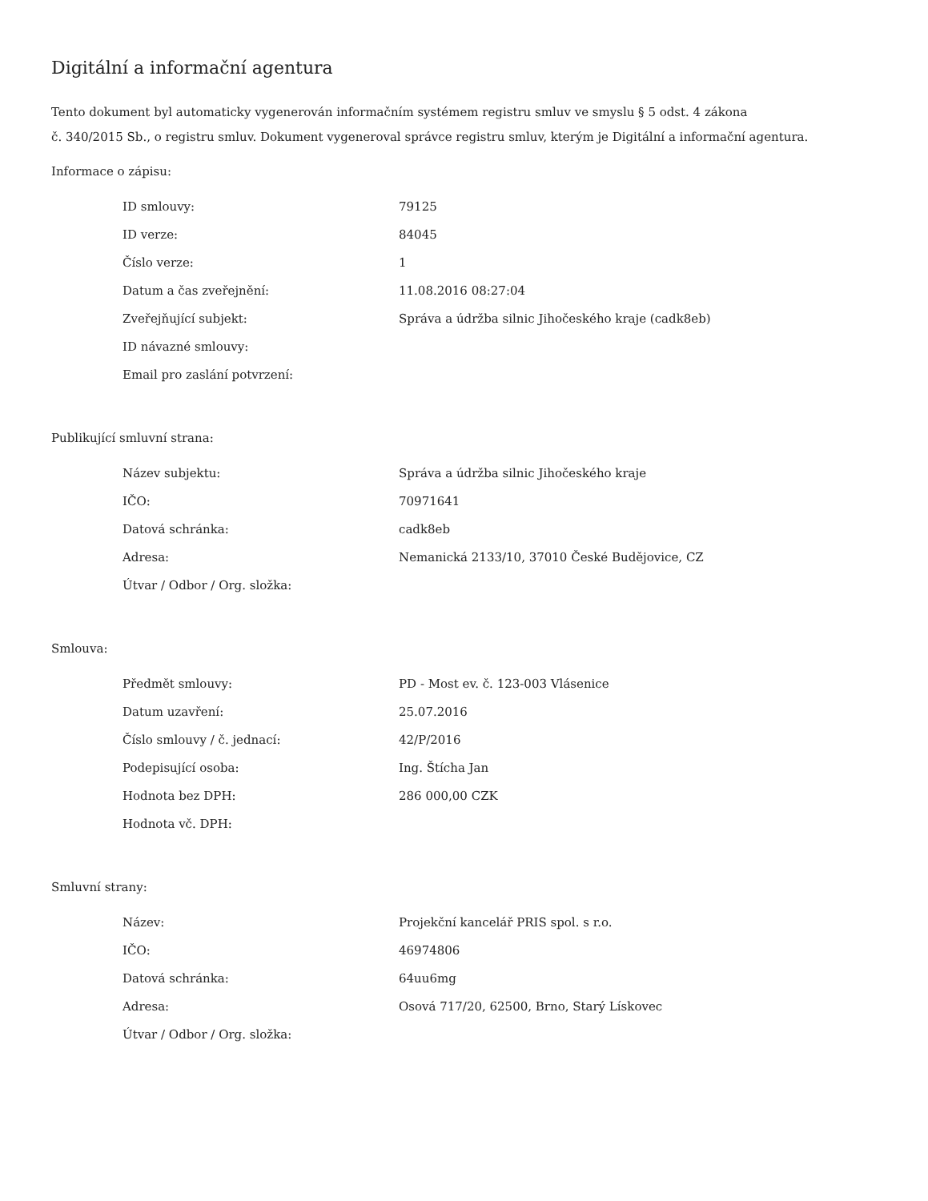Digitální a informační agentura
Tento dokument byl automaticky vygenerován informačním systémem registru smluv ve smyslu § 5 odst. 4 zákona
č. 340/2015 Sb., o registru smluv. Dokument vygeneroval správce registru smluv, kterým je Digitální a informační agentura.
Informace o zápisu:
| ID smlouvy: | 79125 |
| ID verze: | 84045 |
| Číslo verze: | 1 |
| Datum a čas zveřejnění: | 11.08.2016 08:27:04 |
| Zveřejňující subjekt: | Správa a údržba silnic Jihočeského kraje (cadk8eb) |
| ID návazné smlouvy: | |
| Email pro zaslání potvrzení: | |
Publikující smluvní strana:
| Název subjektu: | Správa a údržba silnic Jihočeského kraje |
| IČO: | 70971641 |
| Datová schránka: | cadk8eb |
| Adresa: | Nemanická 2133/10, 37010 České Budějovice, CZ |
| Útvar / Odbor / Org. složka: | |
Smlouva:
| Předmět smlouvy: | PD - Most ev. č. 123-003 Vlásenice |
| Datum uzavření: | 25.07.2016 |
| Číslo smlouvy / č. jednací: | 42/P/2016 |
| Podepisující osoba: | Ing. Štícha Jan |
| Hodnota bez DPH: | 286 000,00 CZK |
| Hodnota vč. DPH: | |
Smluvní strany:
| Název: | Projekční kancelář PRIS spol. s r.o. |
| IČO: | 46974806 |
| Datová schránka: | 64uu6mg |
| Adresa: | Osová 717/20, 62500, Brno, Starý Lískovec |
| Útvar / Odbor / Org. složka: | |